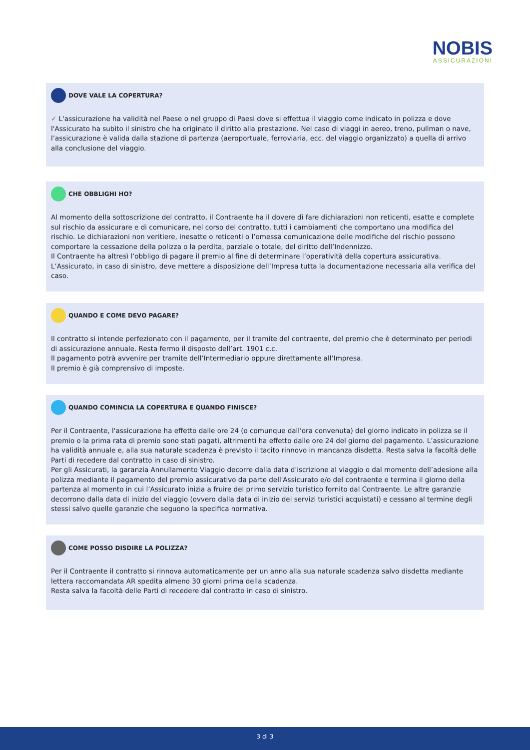NOBIS
ASSICURAZIONI
DOVE VALE LA COPERTURA?
✓ L'assicurazione ha validità nel Paese o nel gruppo di Paesi dove si effettua il viaggio come indicato in polizza e dove l'Assicurato ha subìto il sinistro che ha originato il diritto alla prestazione. Nel caso di viaggi in aereo, treno, pullman o nave, l’assicurazione è valida dalla stazione di partenza (aeroportuale, ferroviaria, ecc. del viaggio organizzato) a quella di arrivo alla conclusione del viaggio.
CHE OBBLIGHI HO?
Al momento della sottoscrizione del contratto, il Contraente ha il dovere di fare dichiarazioni non reticenti, esatte e complete sul rischio da assicurare e di comunicare, nel corso del contratto, tutti i cambiamenti che comportano una modifica del rischio. Le dichiarazioni non veritiere, inesatte o reticenti o l’omessa comunicazione delle modifiche del rischio possono comportare la cessazione della polizza o la perdita, parziale o totale, del diritto dell’Indennizzo.
Il Contraente ha altresì l’obbligo di pagare il premio al fine di determinare l’operatività della copertura assicurativa.
L’Assicurato, in caso di sinistro, deve mettere a disposizione dell’Impresa tutta la documentazione necessaria alla verifica del caso.
QUANDO E COME DEVO PAGARE?
Il contratto si intende perfezionato con il pagamento, per il tramite del contraente, del premio che è determinato per periodi di assicurazione annuale. Resta fermo il disposto dell’art. 1901 c.c.
Il pagamento potrà avvenire per tramite dell’Intermediario oppure direttamente all’Impresa.
Il premio è già comprensivo di imposte.
QUANDO COMINCIA LA COPERTURA E QUANDO FINISCE?
Per il Contraente, l'assicurazione ha effetto dalle ore 24 (o comunque dall'ora convenuta) del giorno indicato in polizza se il premio o la prima rata di premio sono stati pagati, altrimenti ha effetto dalle ore 24 del giorno del pagamento. L’assicurazione ha validità annuale e, alla sua naturale scadenza è previsto il tacito rinnovo in mancanza disdetta. Resta salva la facoltà delle Parti di recedere dal contratto in caso di sinistro.
Per gli Assicurati, la garanzia Annullamento Viaggio decorre dalla data d'iscrizione al viaggio o dal momento dell’adesione alla polizza mediante il pagamento del premio assicurativo da parte dell'Assicurato e/o del contraente e termina il giorno della partenza al momento in cui l’Assicurato inizia a fruire del primo servizio turistico fornito dal Contraente. Le altre garanzie decorrono dalla data di inizio del viaggio (ovvero dalla data di inizio dei servizi turistici acquistati) e cessano al termine degli stessi salvo quelle garanzie che seguono la specifica normativa.
COME POSSO DISDIRE LA POLIZZA?
Per il Contraente il contratto si rinnova automaticamente per un anno alla sua naturale scadenza salvo disdetta mediante lettera raccomandata AR spedita almeno 30 giorni prima della scadenza.
Resta salva la facoltà delle Parti di recedere dal contratto in caso di sinistro.
3 di 3